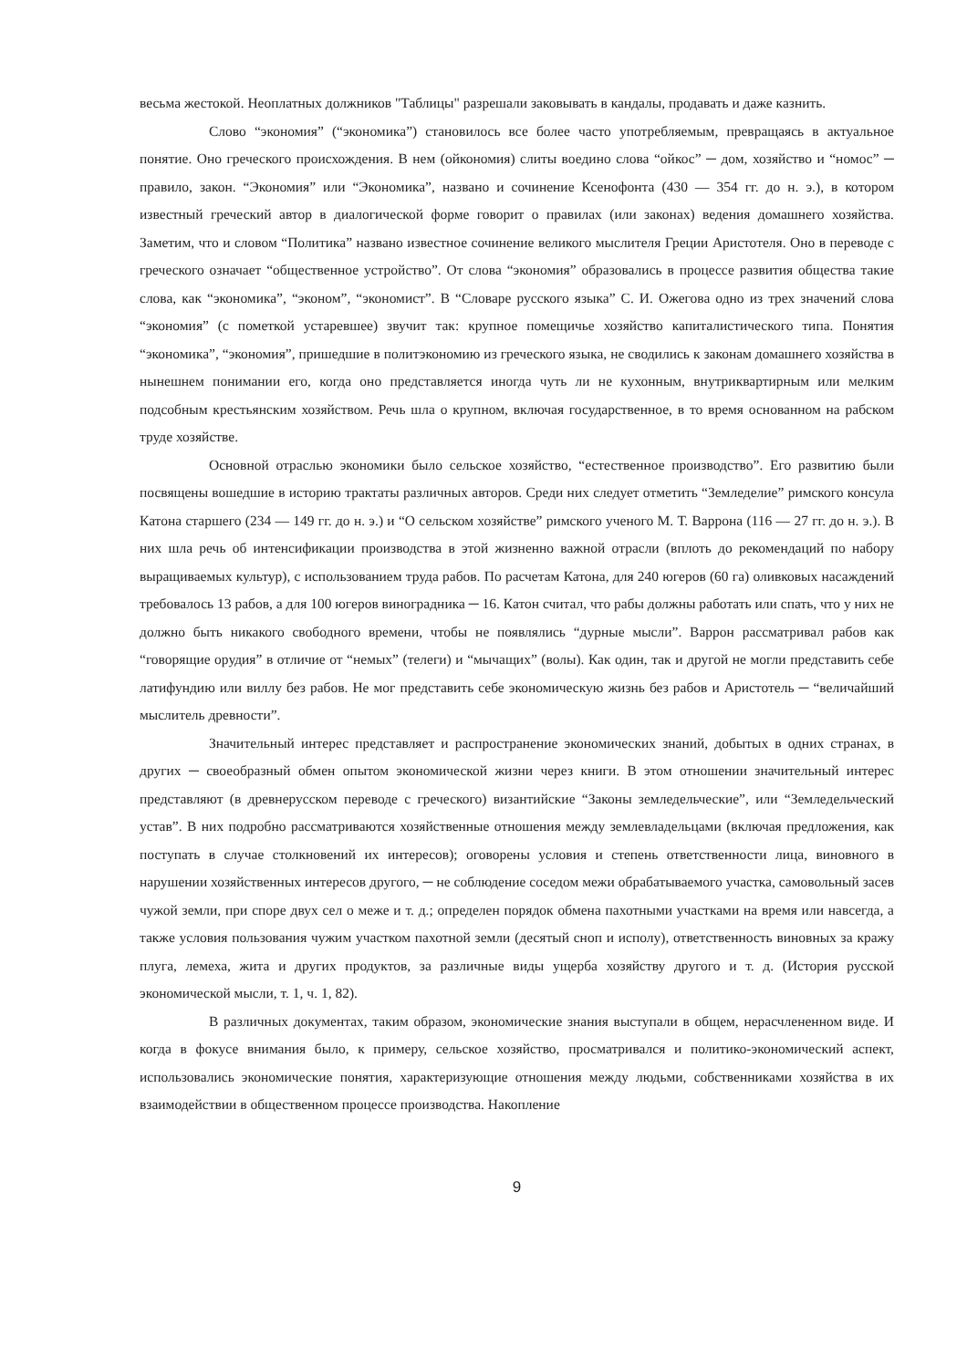весьма жестокой. Неоплатных должников "Таблицы" разрешали заковывать в кандалы, продавать и даже казнить.
Слово “экономия” (“экономика”) становилось все более часто употребляемым, превращаясь в актуальное понятие. Оно греческого происхождения. В нем (ойкономия) слиты воедино слова “ойкос” ─ дом, хозяйство и “номос” ─ правило, закон. “Экономия” или “Экономика”, названо и сочинение Ксенофонта (430 — 354 гг. до н. э.), в котором известный греческий автор в диалогической форме говорит о правилах (или законах) ведения домашнего хозяйства. Заметим, что и словом “Политика” названо известное сочинение великого мыслителя Греции Аристотеля. Оно в переводе с греческого означает “общественное устройство”. От слова “экономия” образовались в процессе развития общества такие слова, как “экономика”, “эконом”, “экономист”. В “Словаре русского языка” С. И. Ожегова одно из трех значений слова “экономия” (с пометкой устаревшее) звучит так: крупное помещичье хозяйство капиталистического типа. Понятия “экономика”, “экономия”, пришедшие в политэкономию из греческого языка, не сводились к законам домашнего хозяйства в нынешнем понимании его, когда оно представляется иногда чуть ли не кухонным, внутриквартирным или мелким подсобным крестьянским хозяйством. Речь шла о крупном, включая государственное, в то время основанном на рабском труде хозяйстве.
Основной отраслью экономики было сельское хозяйство, “естественное производство”. Его развитию были посвящены вошедшие в историю трактаты различных авторов. Среди них следует отметить “Земледелие” римского консула Катона старшего (234 — 149 гг. до н. э.) и “О сельском хозяйстве” римского ученого М. Т. Варрона (116 — 27 гг. до н. э.). В них шла речь об интенсификации производства в этой жизненно важной отрасли (вплоть до рекомендаций по набору выращиваемых культур), с использованием труда рабов. По расчетам Катона, для 240 югеров (60 га) оливковых насаждений требовалось 13 рабов, а для 100 югеров виноградника ─ 16. Катон считал, что рабы должны работать или спать, что у них не должно быть никакого свободного времени, чтобы не появлялись “дурные мысли”. Варрон рассматривал рабов как “говорящие орудия” в отличие от “немых” (телеги) и “мычащих” (волы). Как один, так и другой не могли представить себе латифундию или виллу без рабов. Не мог представить себе экономическую жизнь без рабов и Аристотель ─ “величайший мыслитель древности”.
Значительный интерес представляет и распространение экономических знаний, добытых в одних странах, в других ─ своеобразный обмен опытом экономической жизни через книги. В этом отношении значительный интерес представляют (в древнерусском переводе с греческого) византийские “Законы земледельческие”, или “Земледельческий устав”. В них подробно рассматриваются хозяйственные отношения между землевладельцами (включая предложения, как поступать в случае столкновений их интересов); оговорены условия и степень ответственности лица, виновного в нарушении хозяйственных интересов другого, ─ не соблюдение соседом межи обрабатываемого участка, самовольный засев чужой земли, при споре двух сел о меже и т. д.; определен порядок обмена пахотными участками на время или навсегда, а также условия пользования чужим участком пахотной земли (десятый сноп и исполу), ответственность виновных за кражу плуга, лемеха, жита и других продуктов, за различные виды ущерба хозяйству другого и т. д. (История русской экономической мысли, т. 1, ч. 1, 82).
В различных документах, таким образом, экономические знания выступали в общем, нерасчлененном виде. И когда в фокусе внимания было, к примеру, сельское хозяйство, просматривался и политико-экономический аспект, использовались экономические понятия, характеризующие отношения между людьми, собственниками хозяйства в их взаимодействии в общественном процессе производства. Накопление
9